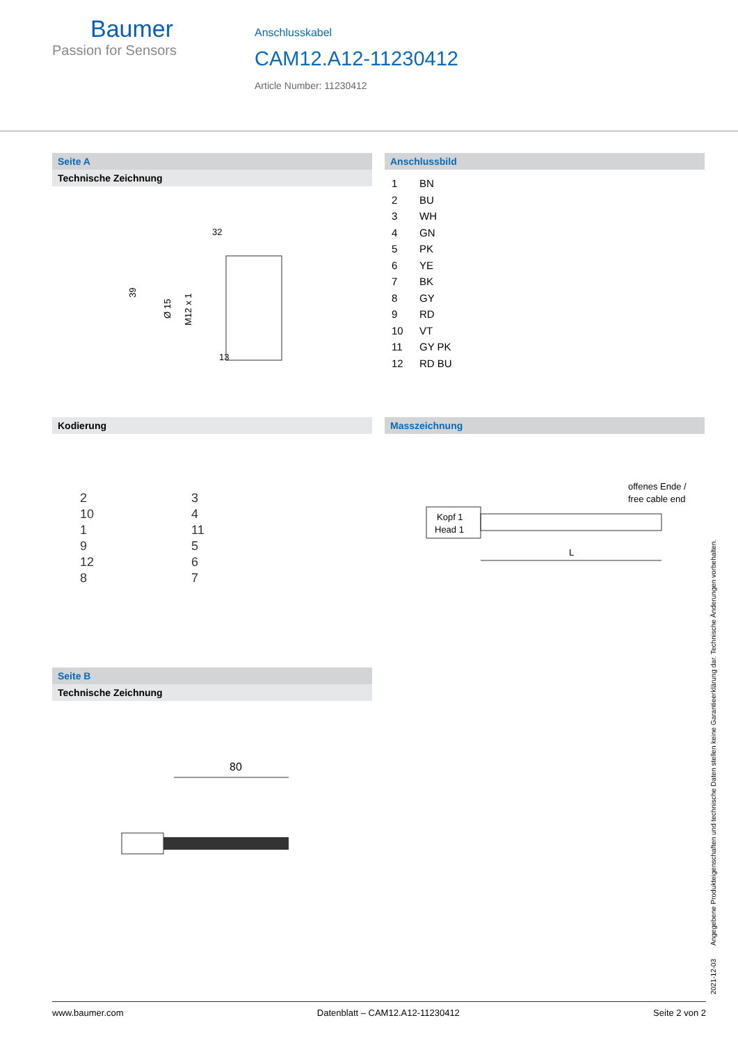Baumer
Passion for Sensors
Anschlusskabel
CAM12.A12-11230412
Article Number: 11230412
Seite A
Technische Zeichnung
32
39
13
Ø 15
M12 x 1
Anschlussbild
1 BN 2 BU 3 WH 4 GN 5 PK 6 YE 7 BK 8 GY 9 RD 10 VT 11 GY PK 12 RD BU
Kodierung
2 3 10 41 11 9 5 12 68 7
Masszeichnung
offenes Ende /
free cable end
Kopf 1
Head 1
L
Seite B
Technische Zeichnung
80
2021-12-03 Angegebene Produkteigenschaften und technische Daten stellen keine Garantieerklärung dar. Technische Änderungen vorbehalten.
www.baumer.com Datenblatt – CAM12.A12-11230412 Seite 2 von 2